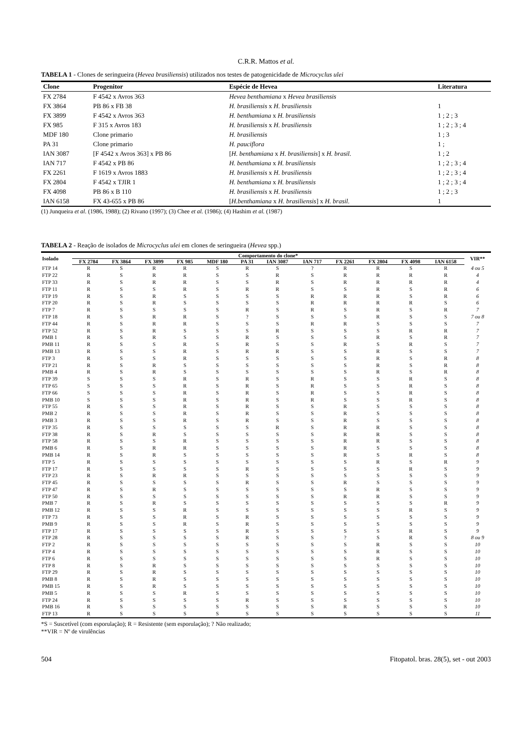C.R.R. Mattos et al.
TABELA 1 - Clones de seringueira (Hevea brasiliensis) utilizados nos testes de patogenicidade de Microcyclus ulei
| Clone | Progenitor | Espécie de Hevea | Literatura |
| --- | --- | --- | --- |
| FX 2784 | F 4542 x Avros 363 | Hevea benthamiana x Hevea brasiliensis | |
| FX 3864 | PB 86 x FB 38 | H. brasiliensis x H. brasiliensis | 1 |
| FX 3899 | F 4542 x Avros 363 | H. benthamiana x H. brasiliensis | 1 ; 2 ; 3 |
| FX 985 | F 315 x Avros 183 | H. brasiliensis x H. brasiliensis | 1 ; 2 ; 3 ; 4 |
| MDF 180 | Clone primario | H. brasiliensis | 1 ; 3 |
| PA 31 | Clone primario | H. pauciflora | 1 ; |
| IAN 3087 | [F 4542 x Avros 363] x PB 86 | [ H. benthamiana x H. brasiliensis ] x H. brasil. | 1 ; 2 |
| IAN 717 | F 4542 x PB 86 | H. benthamiana x H. brasiliensis | 1 ; 2 ; 3 ; 4 |
| FX 2261 | F 1619 x Avros 1883 | H. brasiliensis x H. brasiliensis | 1 ; 2 ; 3 ; 4 |
| FX 2804 | F 4542 x TJIR 1 | H. benthamiana x H. brasiliensis | 1 ; 2 ; 3 ; 4 |
| FX 4098 | PB 86 x B 110 | H. brasiliensis x H. brasiliensis | 1 ; 2 ; 3 |
| IAN 6158 | FX 43-655 x PB 86 | [ H.benthamiana x H. brasiliensis ] x H. brasil. | 1 |
(1) Junqueira et al. (1986, 1988); (2) Rivano (1997); (3) Chee et al. (1986); (4) Hashim et al. (1987)
TABELA 2 - Reação de isolados de Microcyclus ulei em clones de seringueira (Hevea spp.)
| Isolado | Comportamento do clone* | | | | | | | | | | | | VIR** |
| --- | --- | --- | --- | --- | --- | --- | --- | --- | --- | --- | --- | --- | --- |
| | FX 2784 | FX 3864 | FX 3899 | FX 985 | MDF 180 | PA 31 | IAN 3087 | IAN 717 | FX 2261 | FX 2804 | FX 4098 | IAN 6158 | |
| FTP 14 | R | S | R | R | S | R | S | ? | R | R | S | R | 4 ou 5 |
| FTP 22 | R | S | R | R | S | S | R | S | R | R | R | R | 4 |
| FTP 33 | R | S | R | R | S | S | R | S | R | R | R | R | 4 |
| FTP 11 | R | S | S | R | S | R | R | S | S | R | S | R | 6 |
| FTP 19 | R | S | R | S | S | S | S | R | R | R | S | R | 6 |
| FTP 20 | R | S | R | S | S | S | S | R | R | R | R | S | 6 |
| FTP 7 | R | S | S | S | S | R | S | R | S | R | S | R | 7 |
| FTP 18 | R | S | R | R | S | ? | S | S | S | R | S | S | 7 ou 8 |
| FTP 44 | R | S | R | R | S | S | S | R | R | S | S | S | 7 |
| FTP 52 | R | S | R | S | S | S | R | S | S | S | R | R | 7 |
| PMB 1 | R | S | R | S | S | R | S | S | S | R | S | R | 7 |
| PMB 11 | R | S | S | R | S | R | S | S | R | S | R | S | 7 |
| PMB 13 | R | S | S | R | S | R | R | S | S | R | S | S | 7 |
| FTP 3 | R | S | S | R | S | S | S | S | S | R | S | R | 8 |
| FTP 21 | R | S | R | S | S | S | S | S | S | R | S | R | 8 |
| PMB 4 | R | S | R | S | S | S | S | S | S | R | S | R | 8 |
| FTP 39 | S | S | S | R | S | R | S | R | S | S | R | S | 8 |
| FTP 65 | S | S | S | R | S | R | S | R | S | S | R | S | 8 |
| FTP 66 | S | S | S | R | S | R | S | R | S | S | R | S | 8 |
| PMB 10 | S | S | S | R | S | R | S | R | S | S | R | S | 8 |
| FTP 55 | R | S | S | R | S | R | S | S | R | S | S | S | 8 |
| PMB 2 | R | S | S | R | S | R | S | S | R | S | S | S | 8 |
| PMB 3 | R | S | S | R | S | R | S | S | R | S | S | S | 8 |
| FTP 35 | R | S | S | S | S | S | R | S | R | R | S | S | 8 |
| FTP 38 | R | S | R | S | S | S | S | S | R | R | S | S | 8 |
| FTP 58 | R | S | S | R | S | S | S | S | R | R | S | S | 8 |
| PMB 6 | R | S | R | R | S | S | S | S | R | S | S | S | 8 |
| PMB 14 | R | S | R | S | S | S | S | S | R | S | R | S | 8 |
| FTP 5 | R | S | S | S | S | S | S | S | S | R | S | R | 9 |
| FTP 17 | R | S | S | S | S | R | S | S | S | S | R | S | 9 |
| FTP 23 | R | S | R | R | S | S | S | S | S | S | S | S | 9 |
| FTP 45 | R | S | S | S | S | R | S | S | R | S | S | S | 9 |
| FTP 47 | R | S | R | S | S | S | S | S | S | R | S | S | 9 |
| FTP 50 | R | S | S | S | S | S | S | S | R | R | S | S | 9 |
| PMB 7 | R | S | R | S | S | S | S | S | S | S | S | R | 9 |
| PMB 12 | R | S | S | R | S | S | S | S | S | S | R | S | 9 |
| FTP 73 | R | S | S | R | S | R | S | S | S | S | S | S | 9 |
| PMB 9 | R | S | S | R | S | R | S | S | S | S | S | S | 9 |
| FTP 17 | R | S | S | S | S | R | S | S | S | S | R | S | 9 |
| FTP 28 | R | S | S | S | S | R | S | S | ? | S | R | S | 8 ou 9 |
| FTP 2 | R | S | S | S | S | S | S | S | S | R | S | S | 10 |
| FTP 4 | R | S | S | S | S | S | S | S | S | R | S | S | 10 |
| FTP 6 | R | S | S | S | S | S | S | S | S | R | S | S | 10 |
| FTP 8 | R | S | R | S | S | S | S | S | S | S | S | S | 10 |
| FTP 29 | R | S | R | S | S | S | S | S | S | S | S | S | 10 |
| PMB 8 | R | S | R | S | S | S | S | S | S | S | S | S | 10 |
| PMB 15 | R | S | R | S | S | S | S | S | S | S | S | S | 10 |
| PMB 5 | R | S | S | R | S | S | S | S | S | S | S | S | 10 |
| FTP 24 | R | S | S | S | S | R | S | S | S | S | S | S | 10 |
| PMB 16 | R | S | S | S | S | S | S | S | R | S | S | S | 10 |
| FTP 13 | R | S | S | S | S | S | S | S | S | S | S | S | 11 |
*S = Suscetível (com esporulação); R = Resistente (sem esporulação); ? Não realizado;
**VIR = Nº de virulências
504 Fitopatol. bras. 28(5), set - out 2003